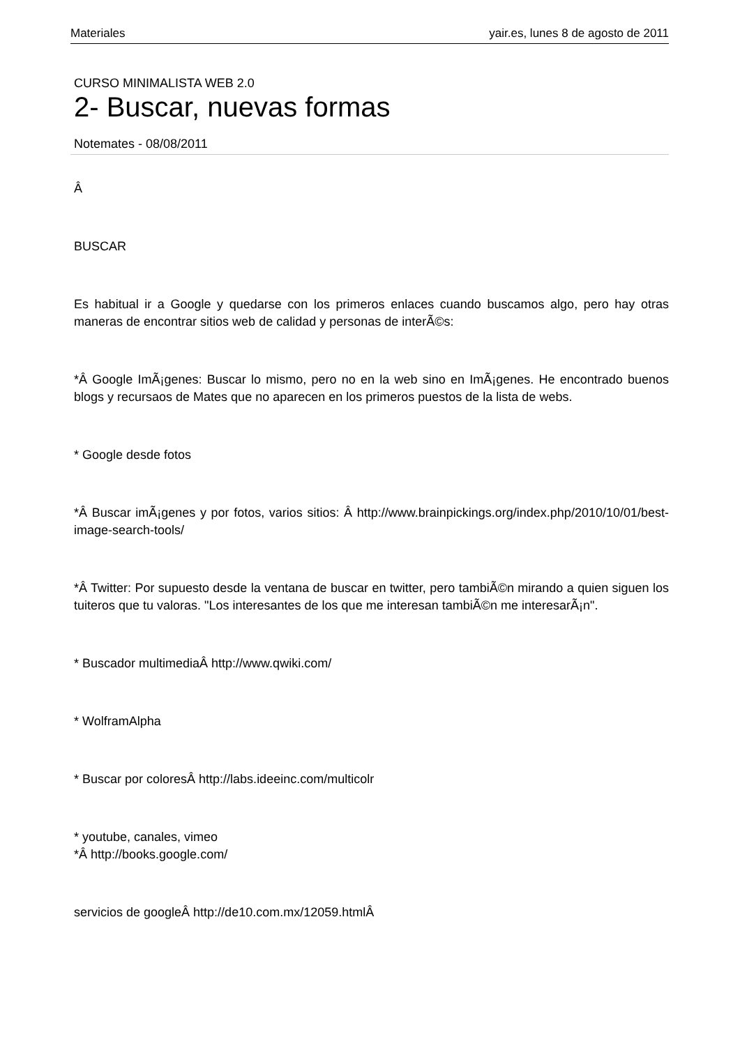Materiales yair.es, lunes 8 de agosto de 2011
CURSO MINIMALISTA WEB 2.0
2- Buscar, nuevas formas
Notemates - 08/08/2011
Â
BUSCAR
Es habitual ir a Google y quedarse con los primeros enlaces cuando buscamos algo, pero hay otras maneras de encontrar sitios web de calidad y personas de interÃ©s:
*Â Google ImÃ¡genes: Buscar lo mismo, pero no en la web sino en ImÃ¡genes. He encontrado buenos blogs y recursaos de Mates que no aparecen en los primeros puestos de la lista de webs.
* Google desde fotos
*Â Buscar imÃ¡genes y por fotos, varios sitios: Â http://www.brainpickings.org/index.php/2010/10/01/best-image-search-tools/
*Â Twitter: Por supuesto desde la ventana de buscar en twitter, pero tambiÃ©n mirando a quien siguen los tuiteros que tu valoras. "Los interesantes de los que me interesan tambiÃ©n me interesarÃ¡n".
* Buscador multimediaÂ http://www.qwiki.com/
* WolframAlpha
* Buscar por coloresÂ http://labs.ideeinc.com/multicolr
* youtube, canales, vimeo
*Â http://books.google.com/
servicios de googleÂ http://de10.com.mx/12059.htmlÂ